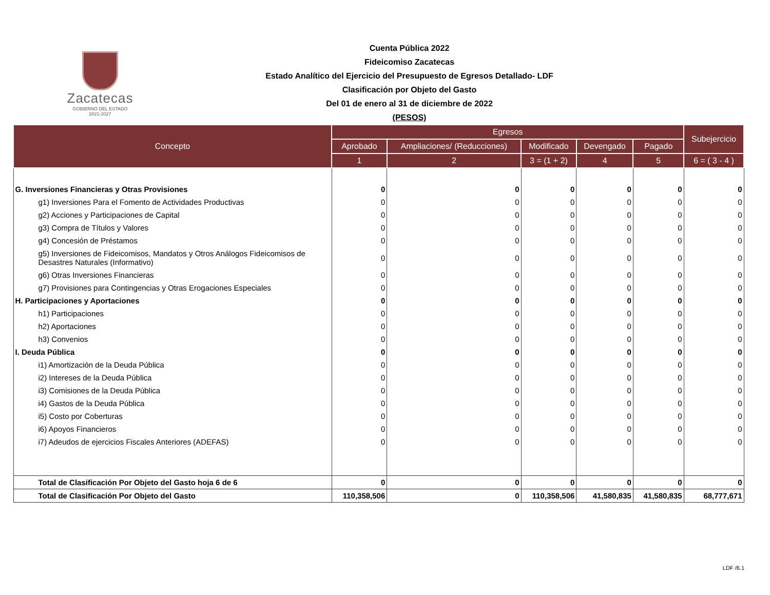Zacatecas
GOBIERNO DEL ESTADO
2021-2027
Cuenta Pública 2022
Fideicomiso Zacatecas
Estado Analítico del Ejercicio del Presupuesto de Egresos Detallado- LDF
Clasificación por Objeto del Gasto
Del 01 de enero al 31 de diciembre de 2022
(PESOS)
| Concepto | Egresos | | | | | Subejercicio |
| --- | --- | --- | --- | --- | --- | --- |
| | Aprobado | Ampliaciones/ (Reducciones) | Modificado | Devengado | Pagado | |
| | 1 | 2 | 3 = (1 + 2) | 4 | 5 | 6 = ( 3 - 4 ) |
| G. Inversiones Financieras y Otras Provisiones | 0 | 0 | 0 | 0 | 0 | 0 |
| g1) Inversiones Para el Fomento de Actividades Productivas | 0 | 0 | 0 | 0 | 0 | 0 |
| g2) Acciones y Participaciones de Capital | 0 | 0 | 0 | 0 | 0 | 0 |
| g3) Compra de Títulos y Valores | 0 | 0 | 0 | 0 | 0 | 0 |
| g4) Concesión de Préstamos | 0 | 0 | 0 | 0 | 0 | 0 |
| g5) Inversiones de Fideicomisos, Mandatos y Otros Análogos Fideicomisos de Desastres Naturales (Informativo) | 0 | 0 | 0 | 0 | 0 | 0 |
| g6) Otras Inversiones Financieras | 0 | 0 | 0 | 0 | 0 | 0 |
| g7) Provisiones para Contingencias y Otras Erogaciones Especiales | 0 | 0 | 0 | 0 | 0 | 0 |
| H. Participaciones y Aportaciones | 0 | 0 | 0 | 0 | 0 | 0 |
| h1) Participaciones | 0 | 0 | 0 | 0 | 0 | 0 |
| h2) Aportaciones | 0 | 0 | 0 | 0 | 0 | 0 |
| h3) Convenios | 0 | 0 | 0 | 0 | 0 | 0 |
| I. Deuda Pública | 0 | 0 | 0 | 0 | 0 | 0 |
| i1) Amortización de la Deuda Pública | 0 | 0 | 0 | 0 | 0 | 0 |
| i2) Intereses de la Deuda Pública | 0 | 0 | 0 | 0 | 0 | 0 |
| i3) Comisiones de la Deuda Pública | 0 | 0 | 0 | 0 | 0 | 0 |
| i4) Gastos de la Deuda Pública | 0 | 0 | 0 | 0 | 0 | 0 |
| i5) Costo por Coberturas | 0 | 0 | 0 | 0 | 0 | 0 |
| i6) Apoyos Financieros | 0 | 0 | 0 | 0 | 0 | 0 |
| i7) Adeudos de ejercicios Fiscales Anteriores (ADEFAS) | 0 | 0 | 0 | 0 | 0 | 0 |
| Total de Clasificación Por Objeto del Gasto hoja 6 de 6 | 0 | 0 | 0 | 0 | 0 | 0 |
| Total de Clasificación Por Objeto del Gasto | 110,358,506 | 0 | 110,358,506 | 41,580,835 | 41,580,835 | 68,777,671 |
LDF /6.1